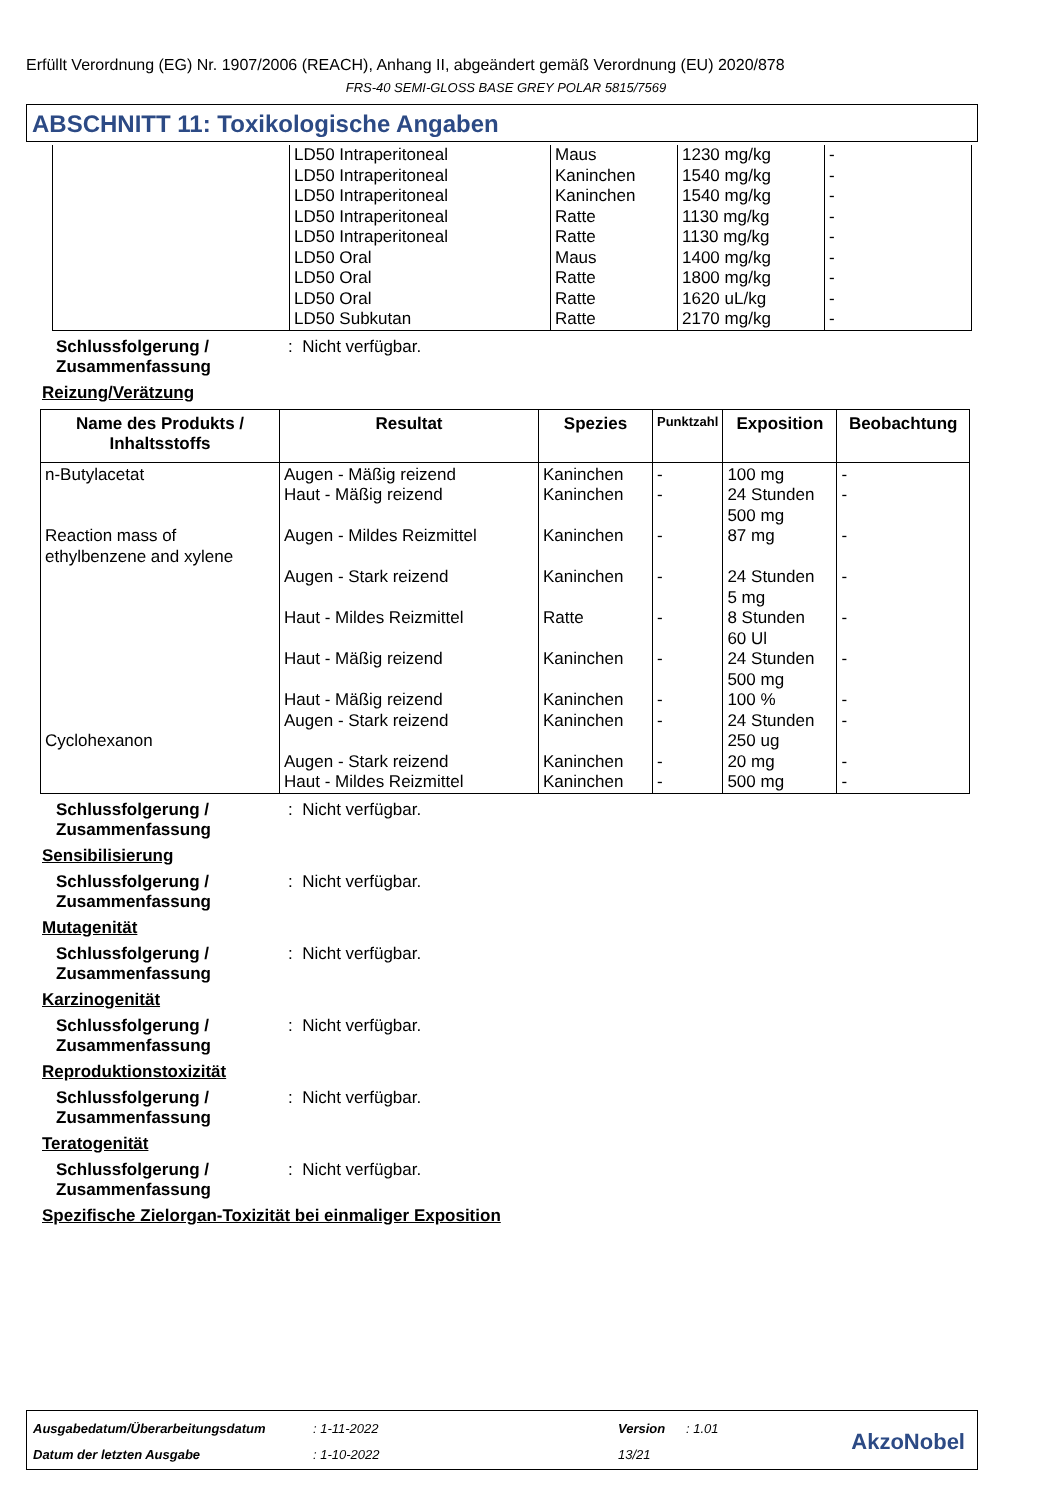Erfüllt Verordnung (EG) Nr. 1907/2006 (REACH), Anhang II, abgeändert gemäß Verordnung (EU) 2020/878
FRS-40 SEMI-GLOSS BASE GREY POLAR 5815/7569
ABSCHNITT 11: Toxikologische Angaben
| | LD50 Intraperitoneal LD50 Intraperitoneal LD50 Intraperitoneal LD50 Intraperitoneal LD50 Intraperitoneal LD50 Oral LD50 Oral LD50 Oral LD50 Subkutan | Maus Kaninchen Kaninchen Ratte Ratte Maus Ratte Ratte Ratte | 1230 mg/kg 1540 mg/kg 1540 mg/kg 1130 mg/kg 1130 mg/kg 1400 mg/kg 1800 mg/kg 1620 uL/kg 2170 mg/kg | - - - - - - - - - |
Schlussfolgerung / Zusammenfassung: Nicht verfügbar.
Reizung/Verätzung
| Name des Produkts / Inhaltsstoffs | Resultat | Spezies | Punktzahl | Exposition | Beobachtung |
| --- | --- | --- | --- | --- | --- |
| n-Butylacetat Reaction mass of ethylbenzene and xylene Cyclohexanon | Augen - Mäßig reizend Haut - Mäßig reizend Augen - Mildes Reizmittel Augen - Stark reizend Haut - Mildes Reizmittel Haut - Mäßig reizend Haut - Mäßig reizend Augen - Stark reizend Augen - Stark reizend Haut - Mildes Reizmittel | Kaninchen Kaninchen Kaninchen Kaninchen Ratte Kaninchen Kaninchen Kaninchen Kaninchen Kaninchen | - - - - - - - - - - | 100 mg 24 Stunden 500 mg 87 mg 24 Stunden 5 mg 8 Stunden 60 Ul 24 Stunden 500 mg 100 % 24 Stunden 250 ug 20 mg 500 mg | - - - - - - - - - - |
Schlussfolgerung / Zusammenfassung: Nicht verfügbar.
Sensibilisierung
Schlussfolgerung / Zusammenfassung: Nicht verfügbar.
Mutagenität
Schlussfolgerung / Zusammenfassung: Nicht verfügbar.
Karzinogenität
Schlussfolgerung / Zusammenfassung: Nicht verfügbar.
Reproduktionstoxizität
Schlussfolgerung / Zusammenfassung: Nicht verfügbar.
Teratogenität
Schlussfolgerung / Zusammenfassung: Nicht verfügbar.
Spezifische Zielorgan-Toxizität bei einmaliger Exposition
Ausgabedatum/Überarbeitungsdatum: 1-11-2022 Version: 1.01
Datum der letzten Ausgabe: 1-10-2022 13/21
AkzoNobel